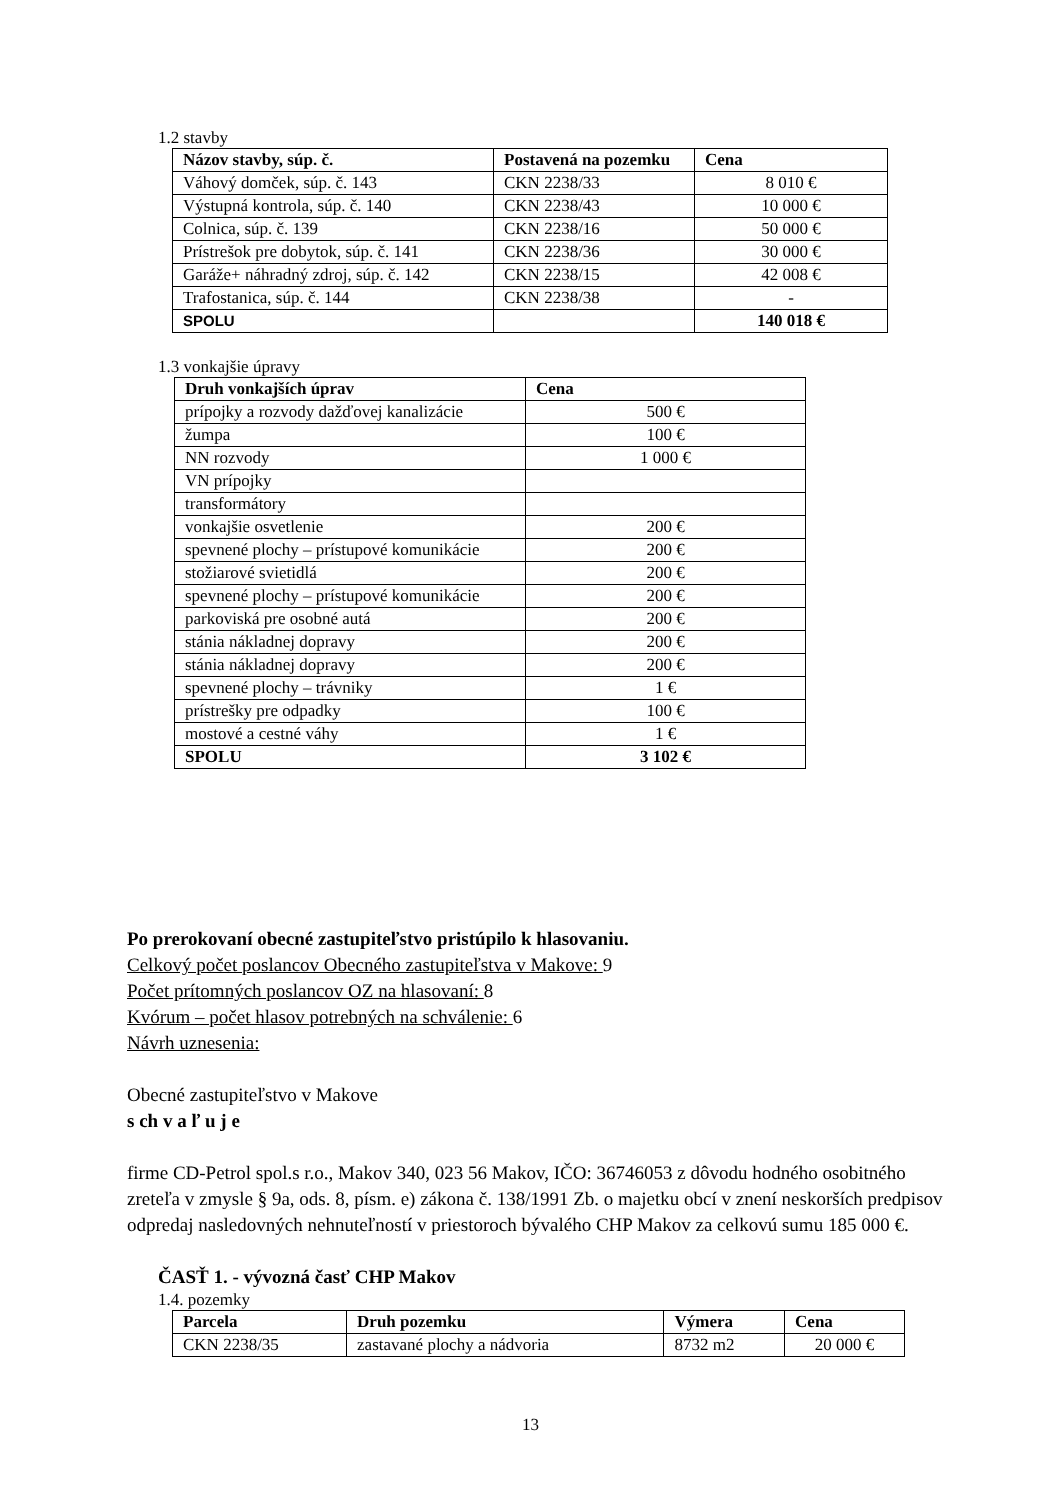1.2 stavby
| Názov stavby, súp. č. | Postavená na pozemku | Cena |
| --- | --- | --- |
| Váhový domček, súp. č. 143 | CKN 2238/33 | 8 010 € |
| Výstupná kontrola, súp. č. 140 | CKN 2238/43 | 10 000 € |
| Colnica, súp. č. 139 | CKN 2238/16 | 50 000 € |
| Prístrešok pre dobytok, súp. č. 141 | CKN 2238/36 | 30 000 € |
| Garáže+ náhradný zdroj, súp. č. 142 | CKN 2238/15 | 42 008 € |
| Trafostanica, súp. č. 144 | CKN 2238/38 | - |
| SPOLU | | 140 018 € |
1.3 vonkajšie úpravy
| Druh vonkajších úprav | Cena |
| --- | --- |
| prípojky a rozvody dažďovej kanalizácie | 500 € |
| žumpa | 100 € |
| NN rozvody | 1 000 € |
| VN prípojky | |
| transformátory | |
| vonkajšie osvetlenie | 200 € |
| spevnené plochy – prístupové komunikácie | 200 € |
| stožiarové svietidlá | 200 € |
| spevnené plochy – prístupové komunikácie | 200 € |
| parkoviská pre osobné autá | 200 € |
| stánia nákladnej dopravy | 200 € |
| stánia nákladnej dopravy | 200 € |
| spevnené plochy – trávniky | 1 € |
| prístrešky pre odpadky | 100 € |
| mostové a cestné váhy | 1 € |
| SPOLU | 3 102 € |
Po prerokovaní obecné zastupiteľstvo pristúpilo k hlasovaniu.
Celkový počet poslancov Obecného zastupiteľstva v Makove: 9
Počet prítomných poslancov OZ na hlasovaní: 8
Kvórum – počet hlasov potrebných na schválenie: 6
Návrh uznesenia:
Obecné zastupiteľstvo v Makove
s ch v a ľ u j e
firme CD-Petrol spol.s r.o., Makov 340, 023 56 Makov, IČO: 36746053 z dôvodu hodného osobitného zreteľa v zmysle § 9a, ods. 8, písm. e) zákona č. 138/1991 Zb. o majetku obcí v znení neskorších predpisov odpredaj nasledovných nehnuteľností v priestoroch bývalého CHP Makov za celkovú sumu 185 000 €.
ČASŤ 1. - vývozná časť CHP Makov
1.4. pozemky
| Parcela | Druh pozemku | Výmera | Cena |
| --- | --- | --- | --- |
| CKN 2238/35 | zastavané plochy a nádvoria | 8732 m2 | 20 000 € |
13